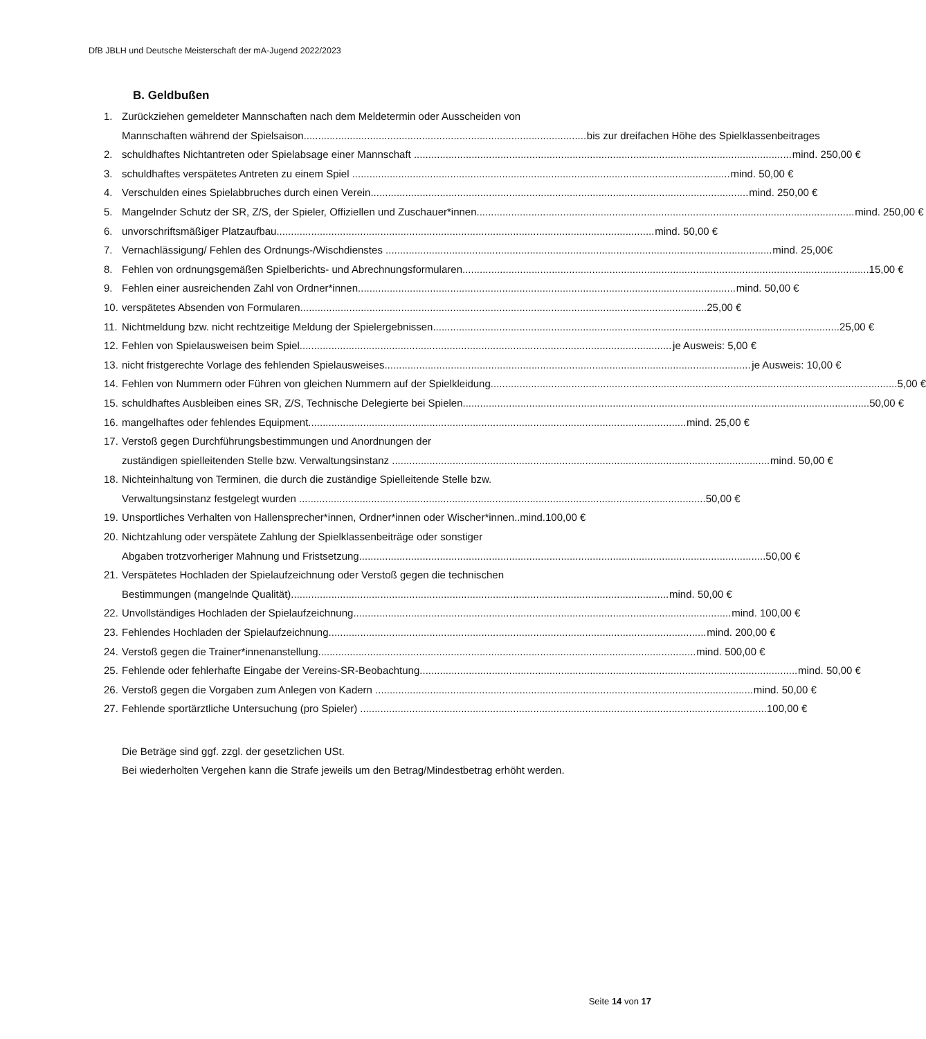DfB JBLH und Deutsche Meisterschaft der mA-Jugend 2022/2023
B. Geldbußen
1. Zurückziehen gemeldeter Mannschaften nach dem Meldetermin oder Ausscheiden von
Mannschaften während der Spielsaison bis zur dreifachen Höhe des Spielklassenbeitrages
2. schuldhaftes Nichtantreten oder Spielabsage einer Mannschaft mind. 250,00 €
3. schuldhaftes verspätetes Antreten zu einem Spiel mind. 50,00 €
4. Verschulden eines Spielabbruches durch einen Verein mind. 250,00 €
5. Mangelnder Schutz der SR, Z/S, der Spieler, Offiziellen und Zuschauer*innen mind. 250,00 €
6. unvorschriftsmäßiger Platzaufbau mind. 50,00 €
7. Vernachlässigung/ Fehlen des Ordnungs-/Wischdienstes mind. 25,00€
8. Fehlen von ordnungsgemäßen Spielberichts- und Abrechnungsformularen 15,00 €
9. Fehlen einer ausreichenden Zahl von Ordner*innen mind. 50,00 €
10. verspätetes Absenden von Formularen 25,00 €
11. Nichtmeldung bzw. nicht rechtzeitige Meldung der Spielergebnissen 25,00 €
12. Fehlen von Spielausweisen beim Spiel je Ausweis: 5,00 €
13. nicht fristgerechte Vorlage des fehlenden Spielausweises je Ausweis: 10,00 €
14. Fehlen von Nummern oder Führen von gleichen Nummern auf der Spielkleidung 5,00 €
15. schuldhaftes Ausbleiben eines SR, Z/S, Technische Delegierte bei Spielen 50,00 €
16. mangelhaftes oder fehlendes Equipment mind. 25,00 €
17. Verstoß gegen Durchführungsbestimmungen und Anordnungen der
zuständigen spielleitenden Stelle bzw. Verwaltungsinstanz mind. 50,00 €
18. Nichteinhaltung von Terminen, die durch die zuständige Spielleitende Stelle bzw.
Verwaltungsinstanz festgelegt wurden 50,00 €
19. Unsportliches Verhalten von Hallensprecher*innen, Ordner*innen oder Wischer*innen..mind.100,00 €
20. Nichtzahlung oder verspätete Zahlung der Spielklassenbeiträge oder sonstiger
Abgaben trotzvorheriger Mahnung und Fristsetzung 50,00 €
21. Verspätetes Hochladen der Spielaufzeichnung oder Verstoß gegen die technischen
Bestimmungen (mangelnde Qualität) mind. 50,00 €
22. Unvollständiges Hochladen der Spielaufzeichnung mind. 100,00 €
23. Fehlendes Hochladen der Spielaufzeichnung mind. 200,00 €
24. Verstoß gegen die Trainer*innenanstellung mind. 500,00 €
25. Fehlende oder fehlerhafte Eingabe der Vereins-SR-Beobachtung mind. 50,00 €
26. Verstoß gegen die Vorgaben zum Anlegen von Kadern mind. 50,00 €
27. Fehlende sportärztliche Untersuchung (pro Spieler) 100,00 €
Die Beträge sind ggf. zzgl. der gesetzlichen USt.
Bei wiederholten Vergehen kann die Strafe jeweils um den Betrag/Mindestbetrag erhöht werden.
Seite 14 von 17